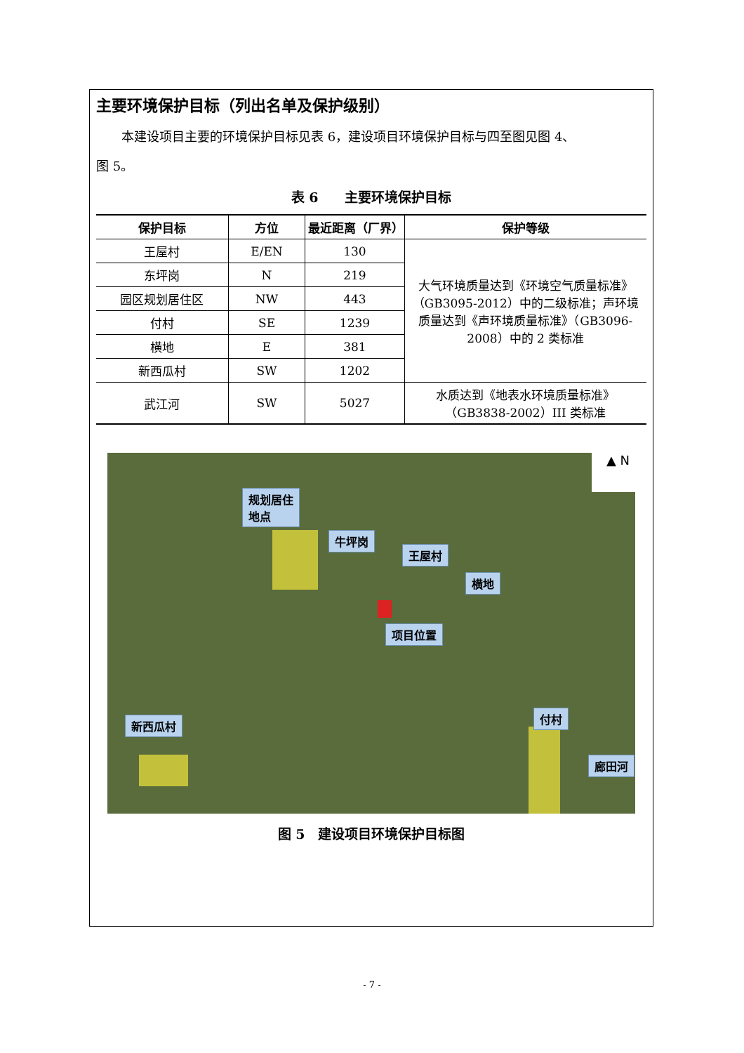主要环境保护目标（列出名单及保护级别）
本建设项目主要的环境保护目标见表 6，建设项目环境保护目标与四至图见图 4、
图 5。
表 6　　主要环境保护目标
| 保护目标 | 方位 | 最近距离（厂界） | 保护等级 |
| --- | --- | --- | --- |
| 王屋村 | E/EN | 130 | 大气环境质量达到《环境空气质量标准》（GB3095-2012）中的二级标准；声环境质量达到《声环境质量标准》（GB3096-2008）中的 2 类标准 |
| 东坪岗 | N | 219 | |
| 园区规划居住区 | NW | 443 | |
| 付村 | SE | 1239 | |
| 横地 | E | 381 | |
| 新西瓜村 | SW | 1202 | |
| 武江河 | SW | 5027 | 水质达到《地表水环境质量标准》（GB3838-2002）III 类标准 |
规划居住
地点
牛坪岗
王屋村
横地
项目位置
新西瓜村
付村
廊田河
▲ N
图 5　建设项目环境保护目标图
- 7 -